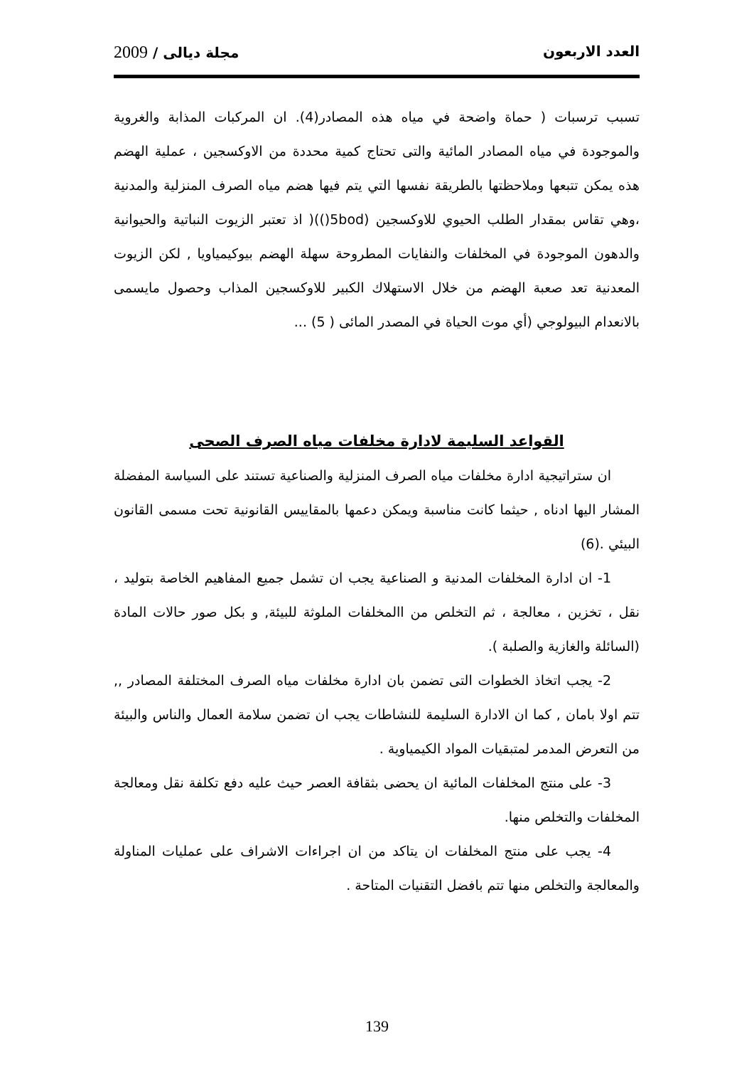العدد الاربعون مجلة ديالى / 2009
تسبب ترسبات ( حماة واضحة في مياه هذه المصادر(4). ان المركبات المذابة والغروية والموجودة في مياه المصادر المائية والتى تحتاج كمية محددة من الاوكسجين ، عملية الهضم هذه يمكن تتبعها وملاحظتها بالطريقة نفسها التي يتم فيها هضم مياه الصرف المنزلية والمدنية ،وهي تقاس بمقدار الطلب الحيوي للاوكسجين (5bod())( اذ تعتبر الزيوت النباتية والحيوانية والدهون الموجودة في المخلفات والنفايات المطروحة سهلة الهضم بيوكيمياويا , لكن الزيوت المعدنية تعد صعبة الهضم من خلال الاستهلاك الكبير للاوكسجين المذاب وحصول مايسمى بالانعدام البيولوجي (أي موت الحياة في المصدر المائى ( 5) ...
القواعد السليمة لادارة مخلفات مياه الصرف الصحى
ان ستراتيجية ادارة مخلفات مياه الصرف المنزلية والصناعية تستند على السياسة المفضلة المشار اليها ادناه , حيثما كانت مناسبة ويمكن دعمها بالمقاييس القانونية تحت مسمى القانون البيئي .(6)
1- ان ادارة المخلفات المدنية و الصناعية يجب ان تشمل جميع المفاهيم الخاصة بتوليد ، نقل ، تخزين ، معالجة ، ثم التخلص من االمخلفات الملوثة للبيئة, و بكل صور حالات المادة (السائلة والغازية والصلبة ).
2- يجب اتخاذ الخطوات التى تضمن بان ادارة مخلفات مياه الصرف المختلفة المصادر ,, تتم اولا بامان , كما ان الادارة السليمة للنشاطات يجب ان تضمن سلامة العمال والناس والبيئة من التعرض المدمر لمتبقيات المواد الكيمياوية .
3- على منتج المخلفات المائية ان يحضى بثقافة العصر حيث عليه دفع تكلفة نقل ومعالجة المخلفات والتخلص منها.
4- يجب على منتج المخلفات ان يتاكد من ان اجراءات الاشراف على عمليات المناولة والمعالجة والتخلص منها تتم بافضل التقنيات المتاحة .
139